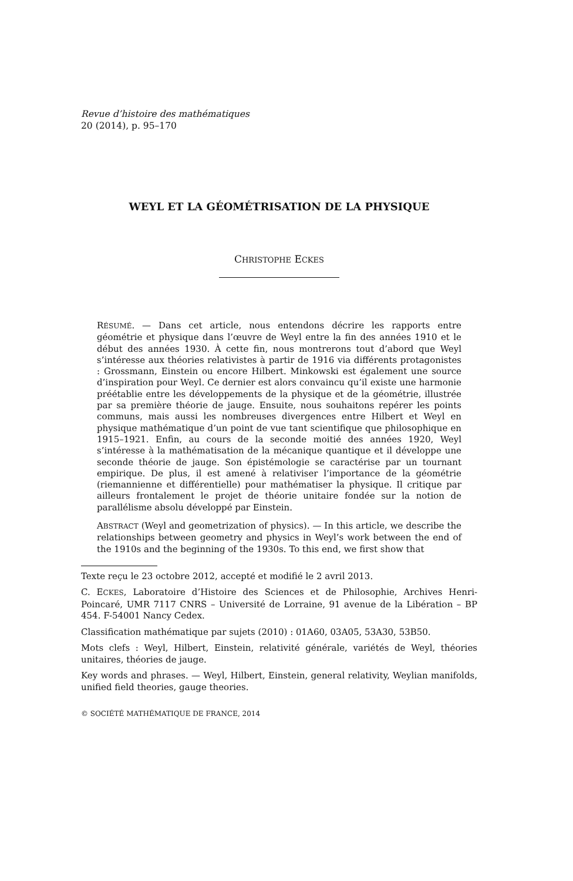Revue d’histoire des mathématiques
20 (2014), p. 95–170
WEYL ET LA GÉOMÉTRISATION DE LA PHYSIQUE
CHRISTOPHE ECKES
RÉSUMÉ. — Dans cet article, nous entendons décrire les rapports entre géométrie et physique dans l’œuvre de Weyl entre la fin des années 1910 et le début des années 1930. À cette fin, nous montrerons tout d’abord que Weyl s’intéresse aux théories relativistes à partir de 1916 via différents protagonistes : Grossmann, Einstein ou encore Hilbert. Minkowski est également une source d’inspiration pour Weyl. Ce dernier est alors convaincu qu’il existe une harmonie préétablie entre les développements de la physique et de la géométrie, illustrée par sa première théorie de jauge. Ensuite, nous souhaitons repérer les points communs, mais aussi les nombreuses divergences entre Hilbert et Weyl en physique mathématique d’un point de vue tant scientifique que philosophique en 1915–1921. Enfin, au cours de la seconde moitié des années 1920, Weyl s’intéresse à la mathématisation de la mécanique quantique et il développe une seconde théorie de jauge. Son épistémologie se caractérise par un tournant empirique. De plus, il est amené à relativiser l’importance de la géométrie (riemannienne et différentielle) pour mathématiser la physique. Il critique par ailleurs frontalement le projet de théorie unitaire fondée sur la notion de parallélisme absolu développé par Einstein.
ABSTRACT (Weyl and geometrization of physics). — In this article, we describe the relationships between geometry and physics in Weyl’s work between the end of the 1910s and the beginning of the 1930s. To this end, we first show that
Texte reçu le 23 octobre 2012, accepté et modifié le 2 avril 2013.
C. ECKES, Laboratoire d’Histoire des Sciences et de Philosophie, Archives Henri-Poincaré, UMR 7117 CNRS – Université de Lorraine, 91 avenue de la Libération – BP 454. F-54001 Nancy Cedex.
Classification mathématique par sujets (2010) : 01A60, 03A05, 53A30, 53B50.
Mots clefs : Weyl, Hilbert, Einstein, relativité générale, variétés de Weyl, théories unitaires, théories de jauge.
Key words and phrases. — Weyl, Hilbert, Einstein, general relativity, Weylian manifolds, unified field theories, gauge theories.
© SOCIÉTÉ MATHÉMATIQUE DE FRANCE, 2014